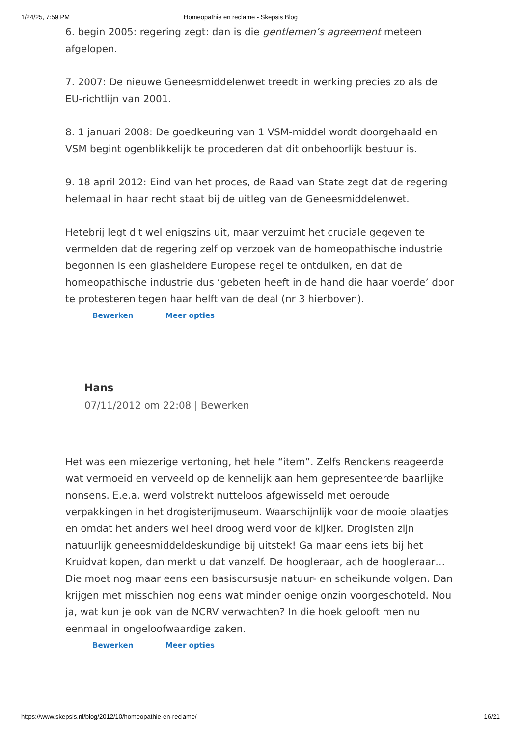1/24/25, 7:59 PM Homeopathie en reclame - Skepsis Blog
6. begin 2005: regering zegt: dan is die gentlemen’s agreement meteen afgelopen.
7. 2007: De nieuwe Geneesmiddelenwet treedt in werking precies zo als de EU-richtlijn van 2001.
8. 1 januari 2008: De goedkeuring van 1 VSM-middel wordt doorgehaald en VSM begint ogenblikkelijk te procederen dat dit onbehoorlijk bestuur is.
9. 18 april 2012: Eind van het proces, de Raad van State zegt dat de regering helemaal in haar recht staat bij de uitleg van de Geneesmiddelenwet.
Hetebrij legt dit wel enigszins uit, maar verzuimt het cruciale gegeven te vermelden dat de regering zelf op verzoek van de homeopathische industrie begonnen is een glasheldere Europese regel te ontduiken, en dat de homeopathische industrie dus ‘gebeten heeft in de hand die haar voerde’ door te protesteren tegen haar helft van de deal (nr 3 hierboven).
Bewerken Meer opties
Hans
07/11/2012 om 22:08 | Bewerken
Het was een miezerige vertoning, het hele “item”. Zelfs Renckens reageerde wat vermoeid en verveeld op de kennelijk aan hem gepresenteerde baarlijke nonsens. E.e.a. werd volstrekt nutteloos afgewisseld met oeroude verpakkingen in het drogisterijmuseum. Waarschijnlijk voor de mooie plaatjes en omdat het anders wel heel droog werd voor de kijker. Drogisten zijn natuurlijk geneesmiddeldeskundige bij uitstek! Ga maar eens iets bij het Kruidvat kopen, dan merkt u dat vanzelf. De hoogleraar, ach de hoogleraar… Die moet nog maar eens een basiscursusje natuur- en scheikunde volgen. Dan krijgen met misschien nog eens wat minder oenige onzin voorgeschoteld. Nou ja, wat kun je ook van de NCRV verwachten? In die hoek gelooft men nu eenmaal in ongeloofwaardige zaken.
Bewerken Meer opties
https://www.skepsis.nl/blog/2012/10/homeopathie-en-reclame/ 16/21